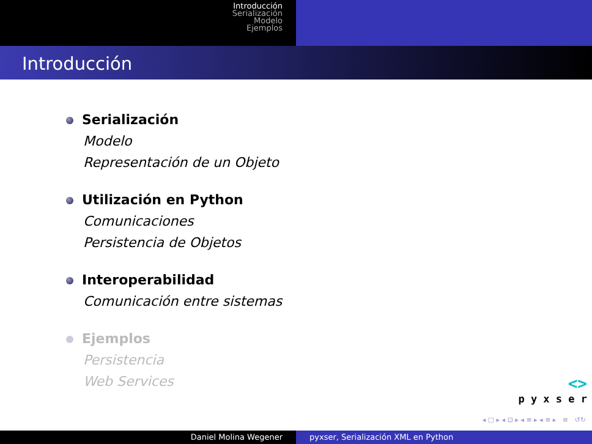Introducción
Serialización
Modelo
Ejemplos
Introducción
Serialización
Modelo
Representación de un Objeto
Utilización en Python
Comunicaciones
Persistencia de Objetos
Interoperabilidad
Comunicación entre sistemas
Ejemplos
Persistencia
Web Services
<>
p y x s e r
◂ □ ▸ ◂ ⊡ ▸ ◂ ≡ ▸ ◂ ≡ ▸ ≡ ↺↻
Daniel Molina Wegener pyxser, Serialización XML en Python